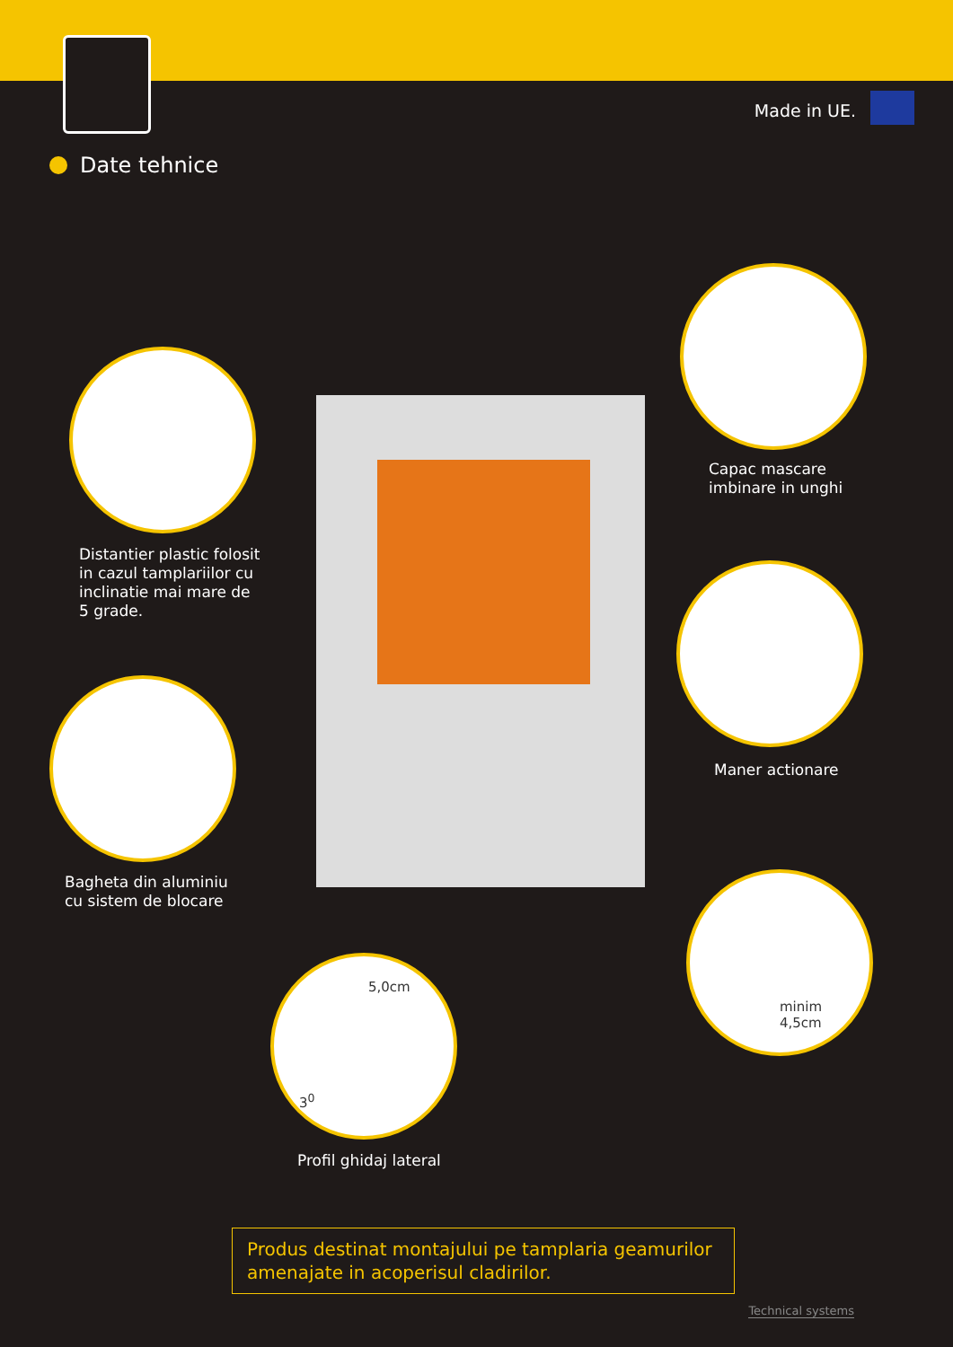Made in UE.
Date tehnice
Capac mascare
imbinare in unghi
Distantier plastic folosit
in cazul tamplariilor cu
inclinatie mai mare de
5 grade.
Maner actionare
Bagheta din aluminiu
cu sistem de blocare
minim
4,5cm
5,0cm
3<sup>0</sup>
Profil ghidaj lateral
Produs destinat montajului pe tamplaria geamurilor amenajate in acoperisul cladirilor.
Technical systems